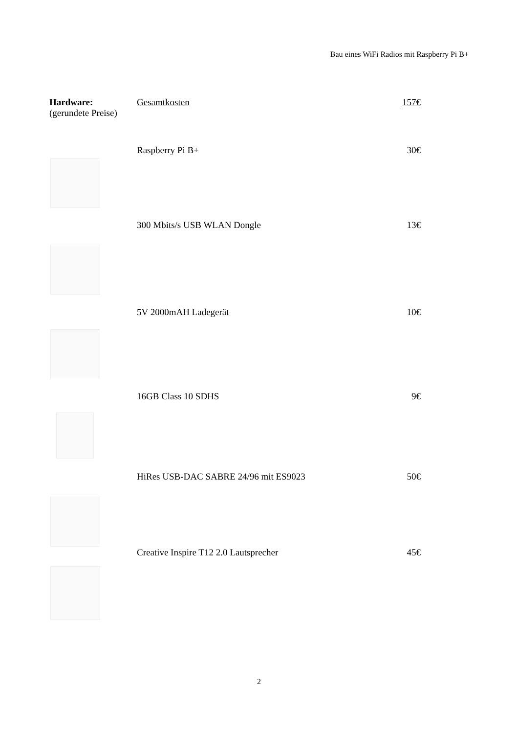Bau eines WiFi Radios mit Raspberry Pi B+
Hardware:
(gerundete Preise)
Gesamtkosten 157€
Raspberry Pi B+ 30€
300 Mbits/s USB WLAN Dongle 13€
5V 2000mAH Ladegerät 10€
16GB Class 10 SDHS 9€
HiRes USB-DAC SABRE 24/96 mit ES9023 50€
Creative Inspire T12 2.0 Lautsprecher 45€
2